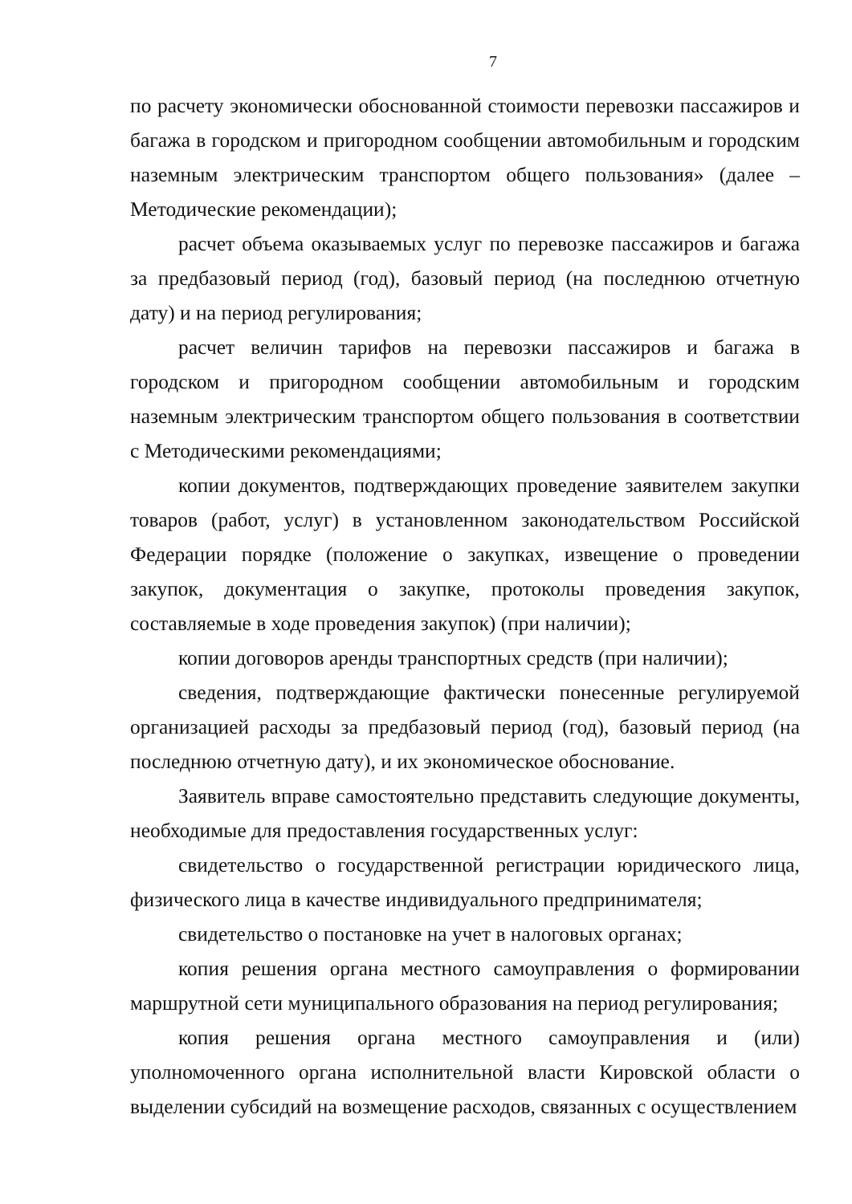7
по расчету экономически обоснованной стоимости перевозки пассажиров и багажа в городском и пригородном сообщении автомобильным и городским наземным электрическим транспортом общего пользования» (далее – Методические рекомендации);
расчет объема оказываемых услуг по перевозке пассажиров и багажа за предбазовый период (год), базовый период (на последнюю отчетную дату) и на период регулирования;
расчет величин тарифов на перевозки пассажиров и багажа в городском и пригородном сообщении автомобильным и городским наземным электрическим транспортом общего пользования в соответствии с Методическими рекомендациями;
копии документов, подтверждающих проведение заявителем закупки товаров (работ, услуг) в установленном законодательством Российской Федерации порядке (положение о закупках, извещение о проведении закупок, документация о закупке, протоколы проведения закупок, составляемые в ходе проведения закупок) (при наличии);
копии договоров аренды транспортных средств (при наличии);
сведения, подтверждающие фактически понесенные регулируемой организацией расходы за предбазовый период (год), базовый период (на последнюю отчетную дату), и их экономическое обоснование.
Заявитель вправе самостоятельно представить следующие документы, необходимые для предоставления государственных услуг:
свидетельство о государственной регистрации юридического лица, физического лица в качестве индивидуального предпринимателя;
свидетельство о постановке на учет в налоговых органах;
копия решения органа местного самоуправления о формировании маршрутной сети муниципального образования на период регулирования;
копия решения органа местного самоуправления и (или) уполномоченного органа исполнительной власти Кировской области о выделении субсидий на возмещение расходов, связанных с осуществлением